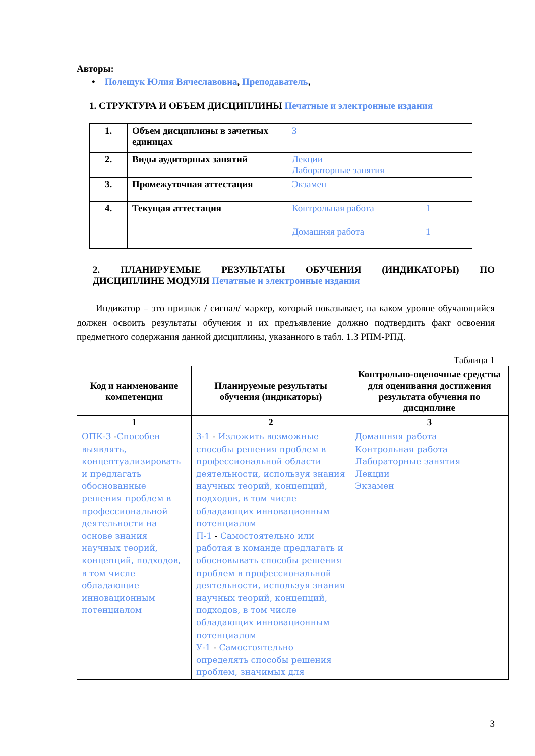Авторы:
• Полещук Юлия Вячеславовна, Преподаватель,
1. СТРУКТУРА И ОБЪЕМ ДИСЦИПЛИНЫ Печатные и электронные издания
| 1. | Объем дисциплины в зачетных единицах | 3 | |
| 2. | Виды аудиторных занятий | Лекции Лабораторные занятия | |
| 3. | Промежуточная аттестация | Экзамен | |
| 4. | Текущая аттестация | Контрольная работа | 1 |
| | | Домашняя работа | 1 |
2. ПЛАНИРУЕМЫЕ РЕЗУЛЬТАТЫ ОБУЧЕНИЯ (ИНДИКАТОРЫ) ПО
ДИСЦИПЛИНЕ МОДУЛЯ Печатные и электронные издания
Индикатор – это признак / сигнал/ маркер, который показывает, на каком уровне обучающийся должен освоить результаты обучения и их предъявление должно подтвердить факт освоения предметного содержания данной дисциплины, указанного в табл. 1.3 РПМ-РПД.
Таблица 1
| Код и наименование компетенции | Планируемые результаты обучения (индикаторы) | Контрольно-оценочные средства для оценивания достижения результата обучения по дисциплине |
| --- | --- | --- |
| 1 | 2 | 3 |
| ОПК-3 - Способен выявлять, концептуализировать и предлагать обоснованные решения проблем в профессиональной деятельности на основе знания научных теорий, концепций, подходов, в том числе обладающие инновационным потенциалом | З-1 - Изложить возможные способы решения проблем в профессиональной области деятельности, используя знания научных теорий, концепций, подходов, в том числе обладающих инновационным потенциалом П-1 - Самостоятельно или работая в команде предлагать и обосновывать способы решения проблем в профессиональной деятельности, используя знания научных теорий, концепций, подходов, в том числе обладающих инновационным потенциалом У-1 - Самостоятельно определять способы решения проблем, значимых для | Домашняя работа Контрольная работа Лабораторные занятия Лекции Экзамен |
3